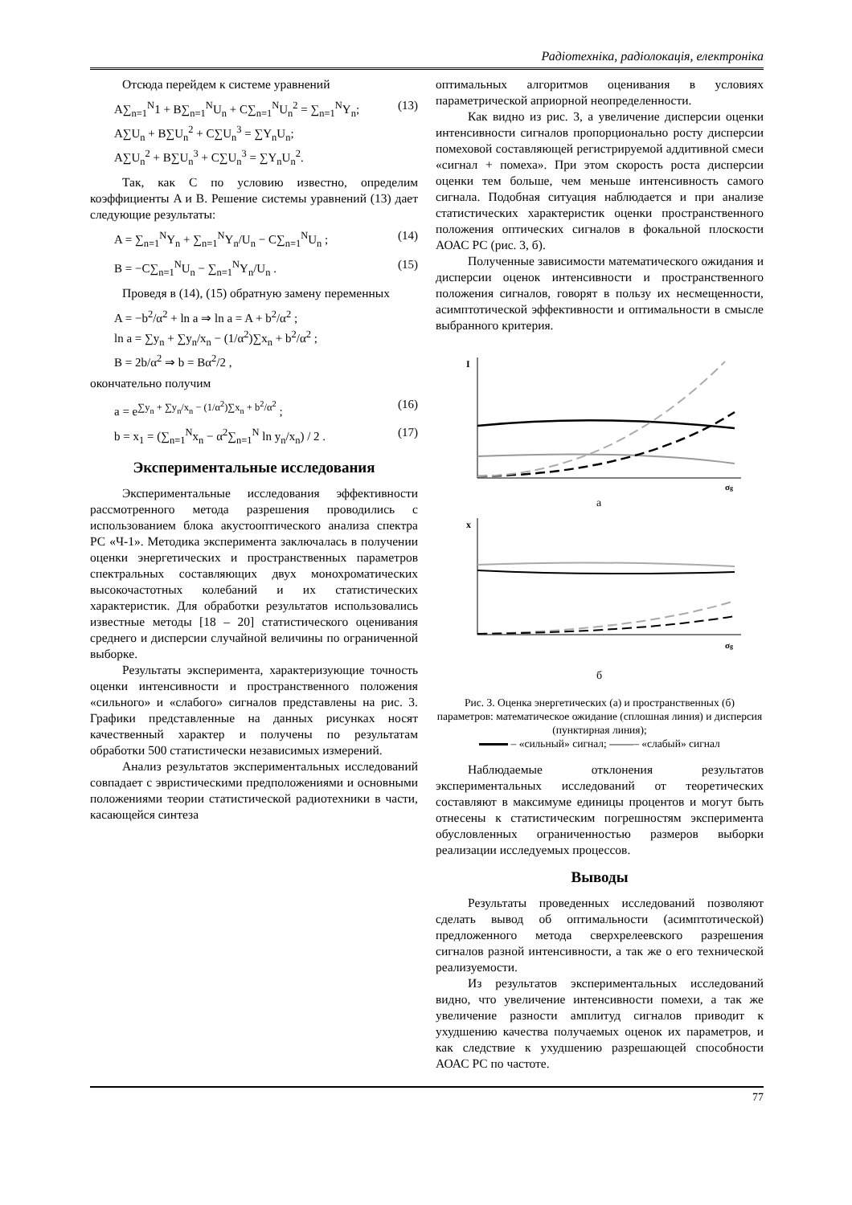Радіотехніка, радіолокація, електроніка
Отсюда перейдем к системе уравнений
A∑<sub>n=1</sub><sup>N</sup>1 + B∑<sub>n=1</sub><sup>N</sup>U<sub>n</sub> + C∑<sub>n=1</sub><sup>N</sup>U<sub>n</sub><sup>2</sup> = ∑<sub>n=1</sub><sup>N</sup>Y<sub>n</sub>;
A∑U<sub>n</sub> + B∑U<sub>n</sub><sup>2</sup> + C∑U<sub>n</sub><sup>3</sup> = ∑Y<sub>n</sub>U<sub>n</sub>;
A∑U<sub>n</sub><sup>2</sup> + B∑U<sub>n</sub><sup>3</sup> + C∑U<sub>n</sub><sup>3</sup> = ∑Y<sub>n</sub>U<sub>n</sub><sup>2</sup>.
(13)
Так, как C по условию известно, определим коэффициенты A и B. Решение системы уравнений (13) дает следующие результаты:
A = ∑<sub>n=1</sub><sup>N</sup>Y<sub>n</sub> + ∑<sub>n=1</sub><sup>N</sup>Y<sub>n</sub>/U<sub>n</sub> − C∑<sub>n=1</sub><sup>N</sup>U<sub>n</sub> ;
(14)
B = −C∑<sub>n=1</sub><sup>N</sup>U<sub>n</sub> − ∑<sub>n=1</sub><sup>N</sup>Y<sub>n</sub>/U<sub>n</sub> . (15)
Проведя в (14), (15) обратную замену переменных
A = −b<sup>2</sup>/α<sup>2</sup> + ln a ⇒ ln a = A + b<sup>2</sup>/α<sup>2</sup> ;
ln a = ∑y<sub>n</sub> + ∑y<sub>n</sub>/x<sub>n</sub> − (1/α<sup>2</sup>)∑x<sub>n</sub> + b<sup>2</sup>/α<sup>2</sup> ;
B = 2b/α<sup>2</sup> ⇒ b = Bα<sup>2</sup>/2 ,
окончательно получим
a = e<sup>∑y<sub>n</sub> + ∑y<sub>n</sub>/x<sub>n</sub> − (1/α<sup>2</sup>)∑x<sub>n</sub> + b<sup>2</sup>/α<sup>2</sup></sup> ;
(16)
b = x<sub>1</sub> = (∑<sub>n=1</sub><sup>N</sup>x<sub>n</sub> − α<sup>2</sup>∑<sub>n=1</sub><sup>N</sup> ln y<sub>n</sub>/x<sub>n</sub>) / 2 .
(17)
Экспериментальные исследования
Экспериментальные исследования эффективности рассмотренного метода разрешения проводились с использованием блока акустооптического анализа спектра РС «Ч-1». Методика эксперимента заключалась в получении оценки энергетических и пространственных параметров спектральных составляющих двух монохроматических высокочастотных колебаний и их статистических характеристик. Для обработки результатов использовались известные методы [18 – 20] статистического оценивания среднего и дисперсии случайной величины по ограниченной выборке.
Результаты эксперимента, характеризующие точность оценки интенсивности и пространственного положения «сильного» и «слабого» сигналов представлены на рис. 3. Графики представленные на данных рисунках носят качественный характер и получены по результатам обработки 500 статистически независимых измерений.
Анализ результатов экспериментальных исследований совпадает с эвристическими предположениями и основными положениями теории статистической радиотехники в части, касающейся синтеза
оптимальных алгоритмов оценивания в условиях параметрической априорной неопределенности.
Как видно из рис. 3, а увеличение дисперсии оценки интенсивности сигналов пропорционально росту дисперсии помеховой составляющей регистрируемой аддитивной смеси «сигнал + помеха». При этом скорость роста дисперсии оценки тем больше, чем меньше интенсивность самого сигнала. Подобная ситуация наблюдается и при анализе статистических характеристик оценки пространственного положения оптических сигналов в фокальной плоскости АОАС РС (рис. 3, б).
Полученные зависимости математического ожидания и дисперсии оценок интенсивности и пространственного положения сигналов, говорят в пользу их несмещенности, асимптотической эффективности и оптимальности в смысле выбранного критерия.
I
σg
а
x
σg
б
Рис. 3. Оценка энергетических (а) и пространственных (б) параметров: математическое ожидание (сплошная линия) и дисперсия (пунктирная линия);
– «сильный» сигнал; – «слабый» сигнал
Наблюдаемые отклонения результатов экспериментальных исследований от теоретических составляют в максимуме единицы процентов и могут быть отнесены к статистическим погрешностям эксперимента обусловленных ограниченностью размеров выборки реализации исследуемых процессов.
Выводы
Результаты проведенных исследований позволяют сделать вывод об оптимальности (асимптотической) предложенного метода сверхрелеевского разрешения сигналов разной интенсивности, а так же о его технической реализуемости.
Из результатов экспериментальных исследований видно, что увеличение интенсивности помехи, а так же увеличение разности амплитуд сигналов приводит к ухудшению качества получаемых оценок их параметров, и как следствие к ухудшению разрешающей способности АОАС РС по частоте.
77